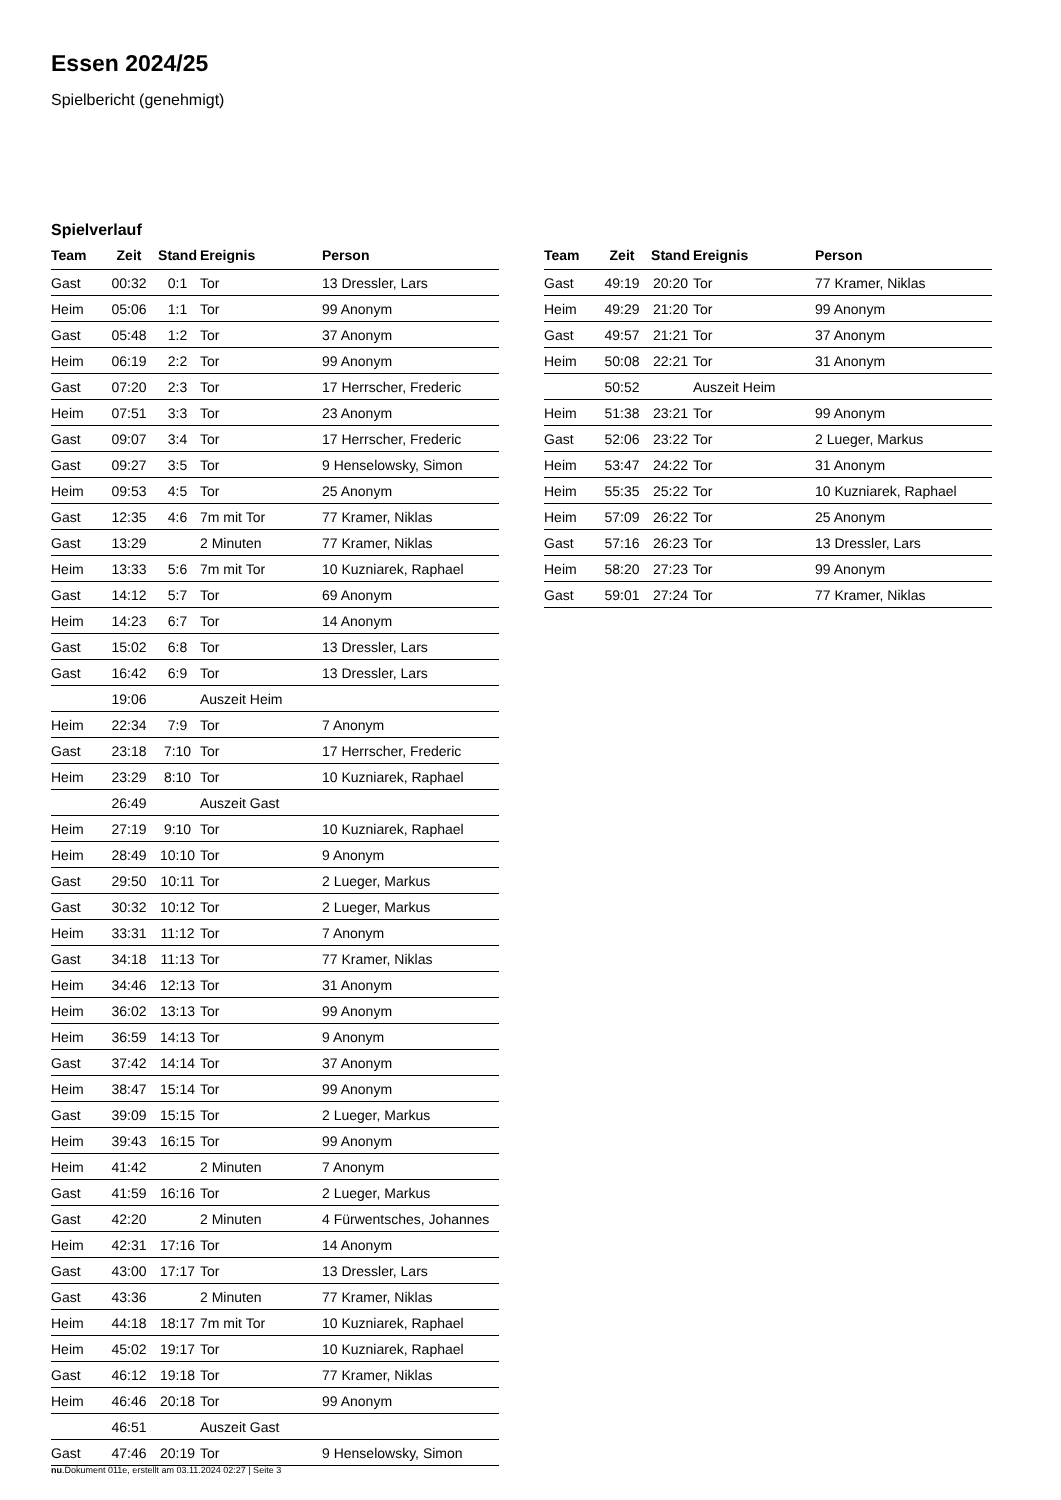Essen 2024/25
Spielbericht (genehmigt)
Spielverlauf
| Team | Zeit | Stand | Ereignis | Person |
| --- | --- | --- | --- | --- |
| Gast | 00:32 | 0:1 | Tor | 13 Dressler, Lars |
| Heim | 05:06 | 1:1 | Tor | 99 Anonym |
| Gast | 05:48 | 1:2 | Tor | 37 Anonym |
| Heim | 06:19 | 2:2 | Tor | 99 Anonym |
| Gast | 07:20 | 2:3 | Tor | 17 Herrscher, Frederic |
| Heim | 07:51 | 3:3 | Tor | 23 Anonym |
| Gast | 09:07 | 3:4 | Tor | 17 Herrscher, Frederic |
| Gast | 09:27 | 3:5 | Tor | 9 Henselowsky, Simon |
| Heim | 09:53 | 4:5 | Tor | 25 Anonym |
| Gast | 12:35 | 4:6 | 7m mit Tor | 77 Kramer, Niklas |
| Gast | 13:29 | | 2 Minuten | 77 Kramer, Niklas |
| Heim | 13:33 | 5:6 | 7m mit Tor | 10 Kuzniarek, Raphael |
| Gast | 14:12 | 5:7 | Tor | 69 Anonym |
| Heim | 14:23 | 6:7 | Tor | 14 Anonym |
| Gast | 15:02 | 6:8 | Tor | 13 Dressler, Lars |
| Gast | 16:42 | 6:9 | Tor | 13 Dressler, Lars |
| | 19:06 | | Auszeit Heim | |
| Heim | 22:34 | 7:9 | Tor | 7 Anonym |
| Gast | 23:18 | 7:10 | Tor | 17 Herrscher, Frederic |
| Heim | 23:29 | 8:10 | Tor | 10 Kuzniarek, Raphael |
| | 26:49 | | Auszeit Gast | |
| Heim | 27:19 | 9:10 | Tor | 10 Kuzniarek, Raphael |
| Heim | 28:49 | 10:10 | Tor | 9 Anonym |
| Gast | 29:50 | 10:11 | Tor | 2 Lueger, Markus |
| Gast | 30:32 | 10:12 | Tor | 2 Lueger, Markus |
| Heim | 33:31 | 11:12 | Tor | 7 Anonym |
| Gast | 34:18 | 11:13 | Tor | 77 Kramer, Niklas |
| Heim | 34:46 | 12:13 | Tor | 31 Anonym |
| Heim | 36:02 | 13:13 | Tor | 99 Anonym |
| Heim | 36:59 | 14:13 | Tor | 9 Anonym |
| Gast | 37:42 | 14:14 | Tor | 37 Anonym |
| Heim | 38:47 | 15:14 | Tor | 99 Anonym |
| Gast | 39:09 | 15:15 | Tor | 2 Lueger, Markus |
| Heim | 39:43 | 16:15 | Tor | 99 Anonym |
| Heim | 41:42 | | 2 Minuten | 7 Anonym |
| Gast | 41:59 | 16:16 | Tor | 2 Lueger, Markus |
| Gast | 42:20 | | 2 Minuten | 4 Fürwentsches, Johannes |
| Heim | 42:31 | 17:16 | Tor | 14 Anonym |
| Gast | 43:00 | 17:17 | Tor | 13 Dressler, Lars |
| Gast | 43:36 | | 2 Minuten | 77 Kramer, Niklas |
| Heim | 44:18 | 18:17 | 7m mit Tor | 10 Kuzniarek, Raphael |
| Heim | 45:02 | 19:17 | Tor | 10 Kuzniarek, Raphael |
| Gast | 46:12 | 19:18 | Tor | 77 Kramer, Niklas |
| Heim | 46:46 | 20:18 | Tor | 99 Anonym |
| | 46:51 | | Auszeit Gast | |
| Gast | 47:46 | 20:19 | Tor | 9 Henselowsky, Simon |
| Team | Zeit | Stand | Ereignis | Person |
| --- | --- | --- | --- | --- |
| Gast | 49:19 | 20:20 | Tor | 77 Kramer, Niklas |
| Heim | 49:29 | 21:20 | Tor | 99 Anonym |
| Gast | 49:57 | 21:21 | Tor | 37 Anonym |
| Heim | 50:08 | 22:21 | Tor | 31 Anonym |
| | 50:52 | | Auszeit Heim | |
| Heim | 51:38 | 23:21 | Tor | 99 Anonym |
| Gast | 52:06 | 23:22 | Tor | 2 Lueger, Markus |
| Heim | 53:47 | 24:22 | Tor | 31 Anonym |
| Heim | 55:35 | 25:22 | Tor | 10 Kuzniarek, Raphael |
| Heim | 57:09 | 26:22 | Tor | 25 Anonym |
| Gast | 57:16 | 26:23 | Tor | 13 Dressler, Lars |
| Heim | 58:20 | 27:23 | Tor | 99 Anonym |
| Gast | 59:01 | 27:24 | Tor | 77 Kramer, Niklas |
nu.Dokument 011e, erstellt am 03.11.2024 02:27 | Seite 3